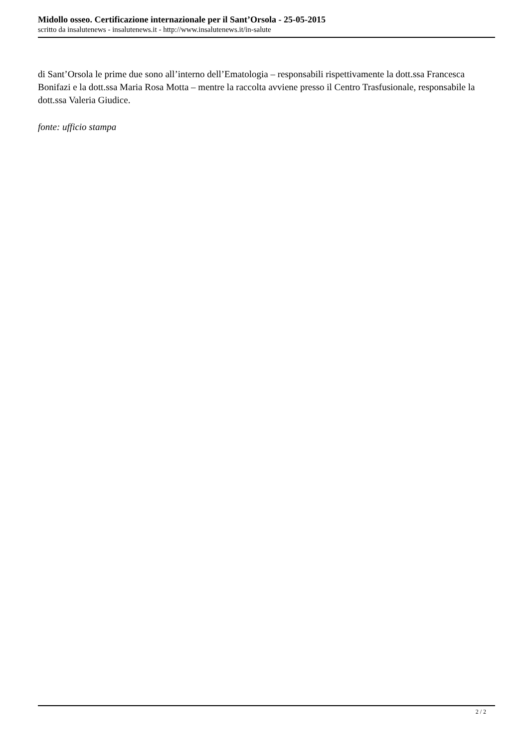Midollo osseo. Certificazione internazionale per il Sant’Orsola - 25-05-2015
scritto da insalutenews - insalutenews.it - http://www.insalutenews.it/in-salute
di Sant’Orsola le prime due sono all’interno dell’Ematologia – responsabili rispettivamente la dott.ssa Francesca Bonifazi e la dott.ssa Maria Rosa Motta – mentre la raccolta avviene presso il Centro Trasfusionale, responsabile la dott.ssa Valeria Giudice.
fonte: ufficio stampa
2 / 2